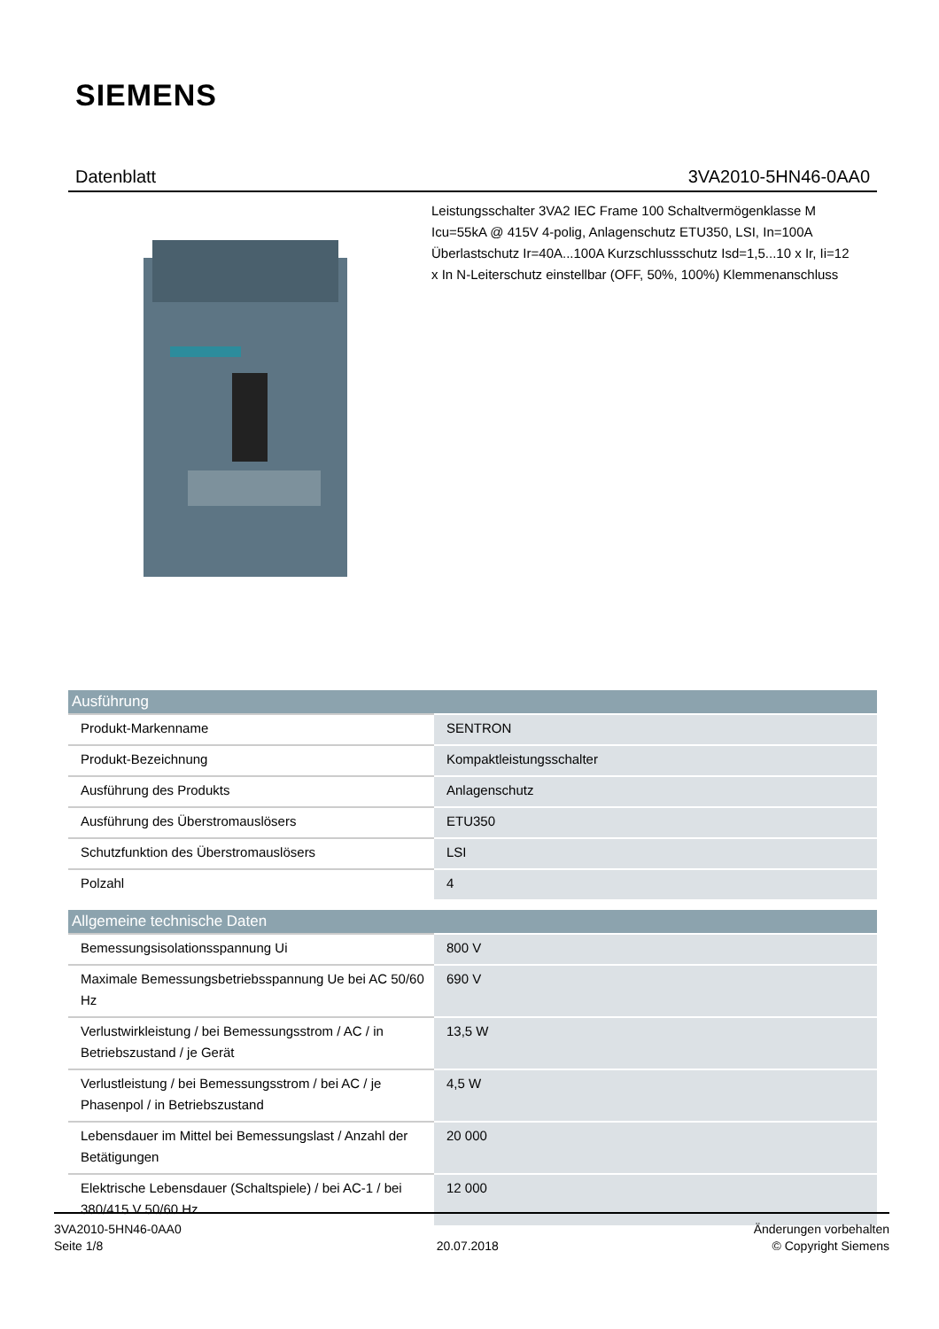SIEMENS
Datenblatt 3VA2010-5HN46-0AA0
Leistungsschalter 3VA2 IEC Frame 100 Schaltvermögenklasse M Icu=55kA @ 415V 4-polig, Anlagenschutz ETU350, LSI, In=100A Überlastschutz Ir=40A...100A Kurzschlussschutz Isd=1,5...10 x Ir, Ii=12 x In N-Leiterschutz einstellbar (OFF, 50%, 100%) Klemmenanschluss
| Ausführung | |
| --- | --- |
| Produkt-Markenname | SENTRON |
| Produkt-Bezeichnung | Kompaktleistungsschalter |
| Ausführung des Produkts | Anlagenschutz |
| Ausführung des Überstromauslösers | ETU350 |
| Schutzfunktion des Überstromauslösers | LSI |
| Polzahl | 4 |
| Allgemeine technische Daten | |
| Bemessungsisolationsspannung Ui | 800 V |
| Maximale Bemessungsbetriebsspannung Ue bei AC 50/60 Hz | 690 V |
| Verlustwirkleistung / bei Bemessungsstrom / AC / in Betriebszustand / je Gerät | 13,5 W |
| Verlustleistung / bei Bemessungsstrom / bei AC / je Phasenpol / in Betriebszustand | 4,5 W |
| Lebensdauer im Mittel bei Bemessungslast / Anzahl der Betätigungen | 20 000 |
| Elektrische Lebensdauer (Schaltspiele) / bei AC-1 / bei 380/415 V 50/60 Hz | 12 000 |
3VA2010-5HN46-0AA0
Seite 1/8
20.07.2018
Änderungen vorbehalten
© Copyright Siemens